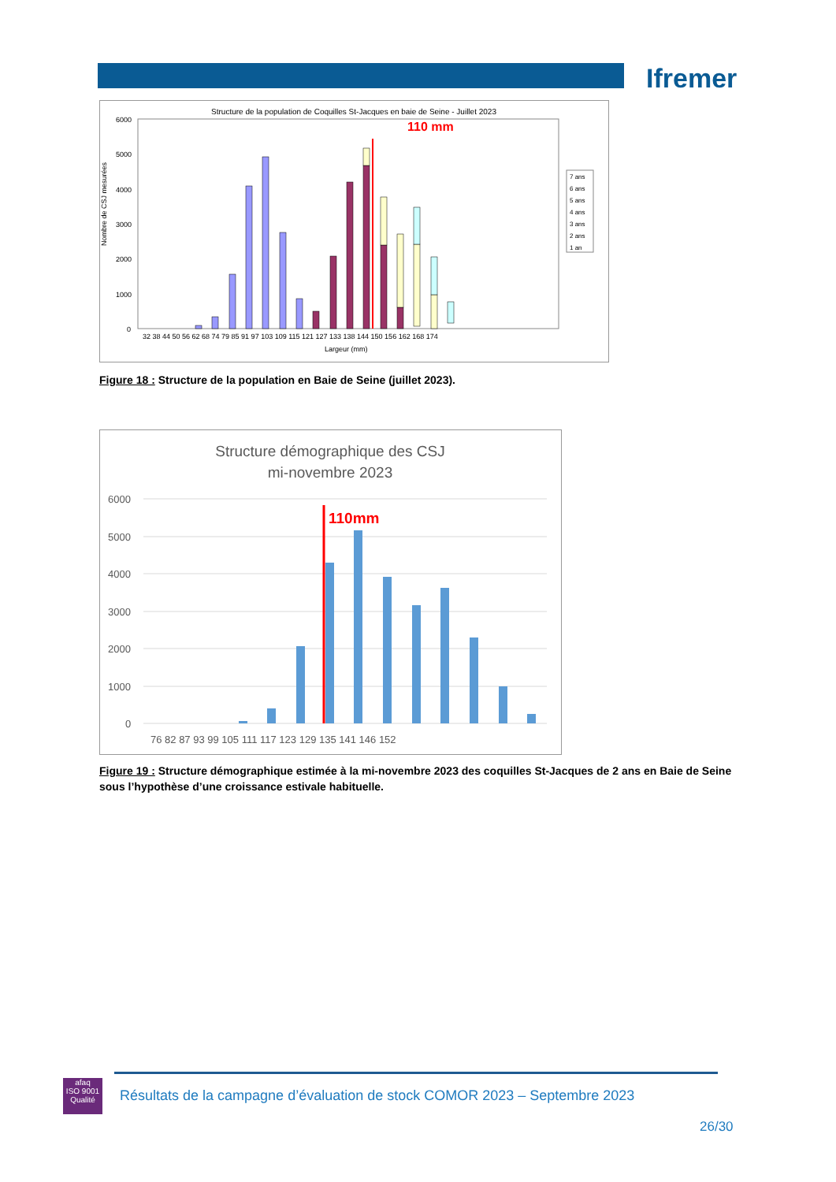Ifremer
Structure de la population de Coquilles St-Jacques en baie de Seine - Juillet 2023
110 mm
6000
5000
4000
3000
2000
1000
0
Nombre de CSJ mesurées
32 38 44 50 56 62 68 74 79 85 91 97 103 109 115 121 127 133 138 144 150 156 162 168 174
Largeur (mm)
7 ans
6 ans
5 ans
4 ans
3 ans
2 ans
1 an
Figure 18 : Structure de la population en Baie de Seine (juillet 2023).
Structure démographique des CSJ
mi-novembre 2023
6000
5000
4000
3000
2000
1000
0
110mm
76 82 87 93 99 105 111 117 123 129 135 141 146 152
Figure 19 : Structure démographique estimée à la mi-novembre 2023 des coquilles St-Jacques de 2 ans en Baie de Seine sous l’hypothèse d’une croissance estivale habituelle.
afaq
ISO 9001
Qualité
Résultats de la campagne d’évaluation de stock COMOR 2023 – Septembre 2023
26/30